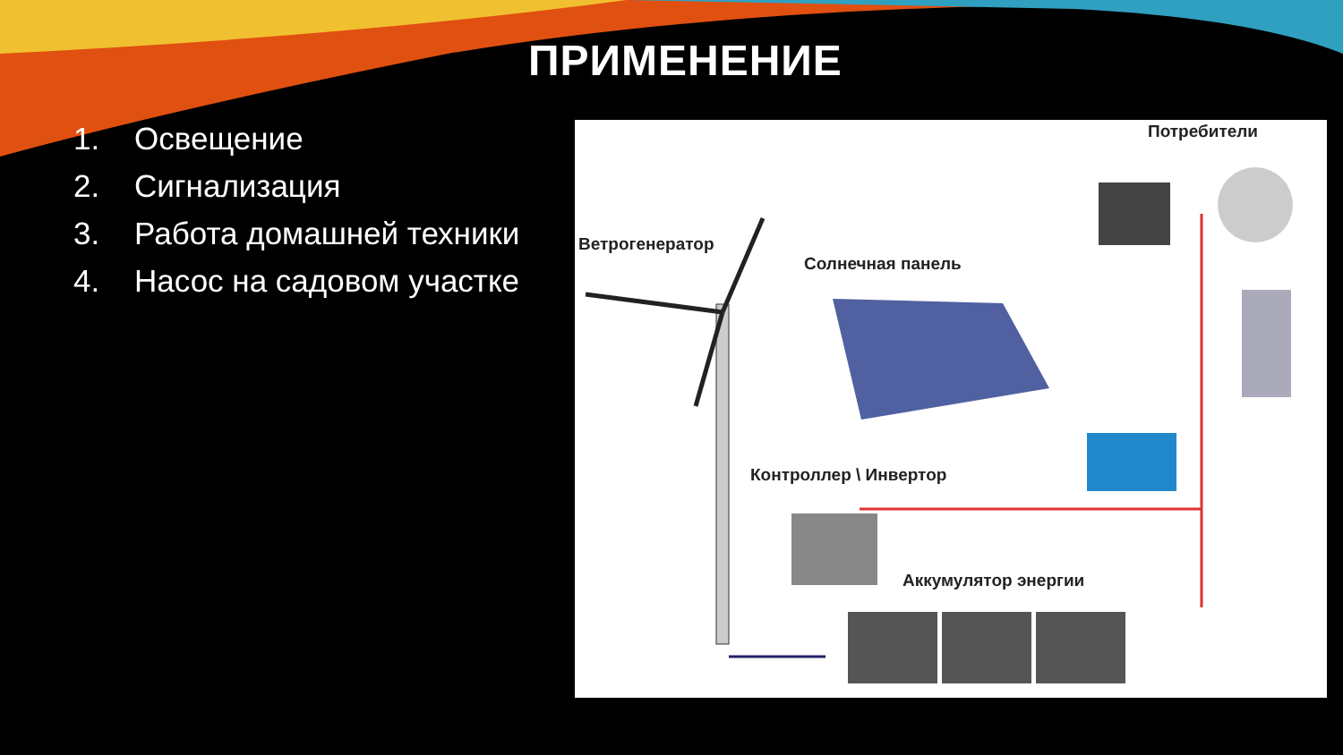ПРИМЕНЕНИЕ
1. Освещение
2. Сигнализация
3. Работа домашней техники
4. Насос на садовом участке
Потребители
Ветрогенератор
Солнечная панель
Контроллер \ Инвертор
Аккумулятор энергии